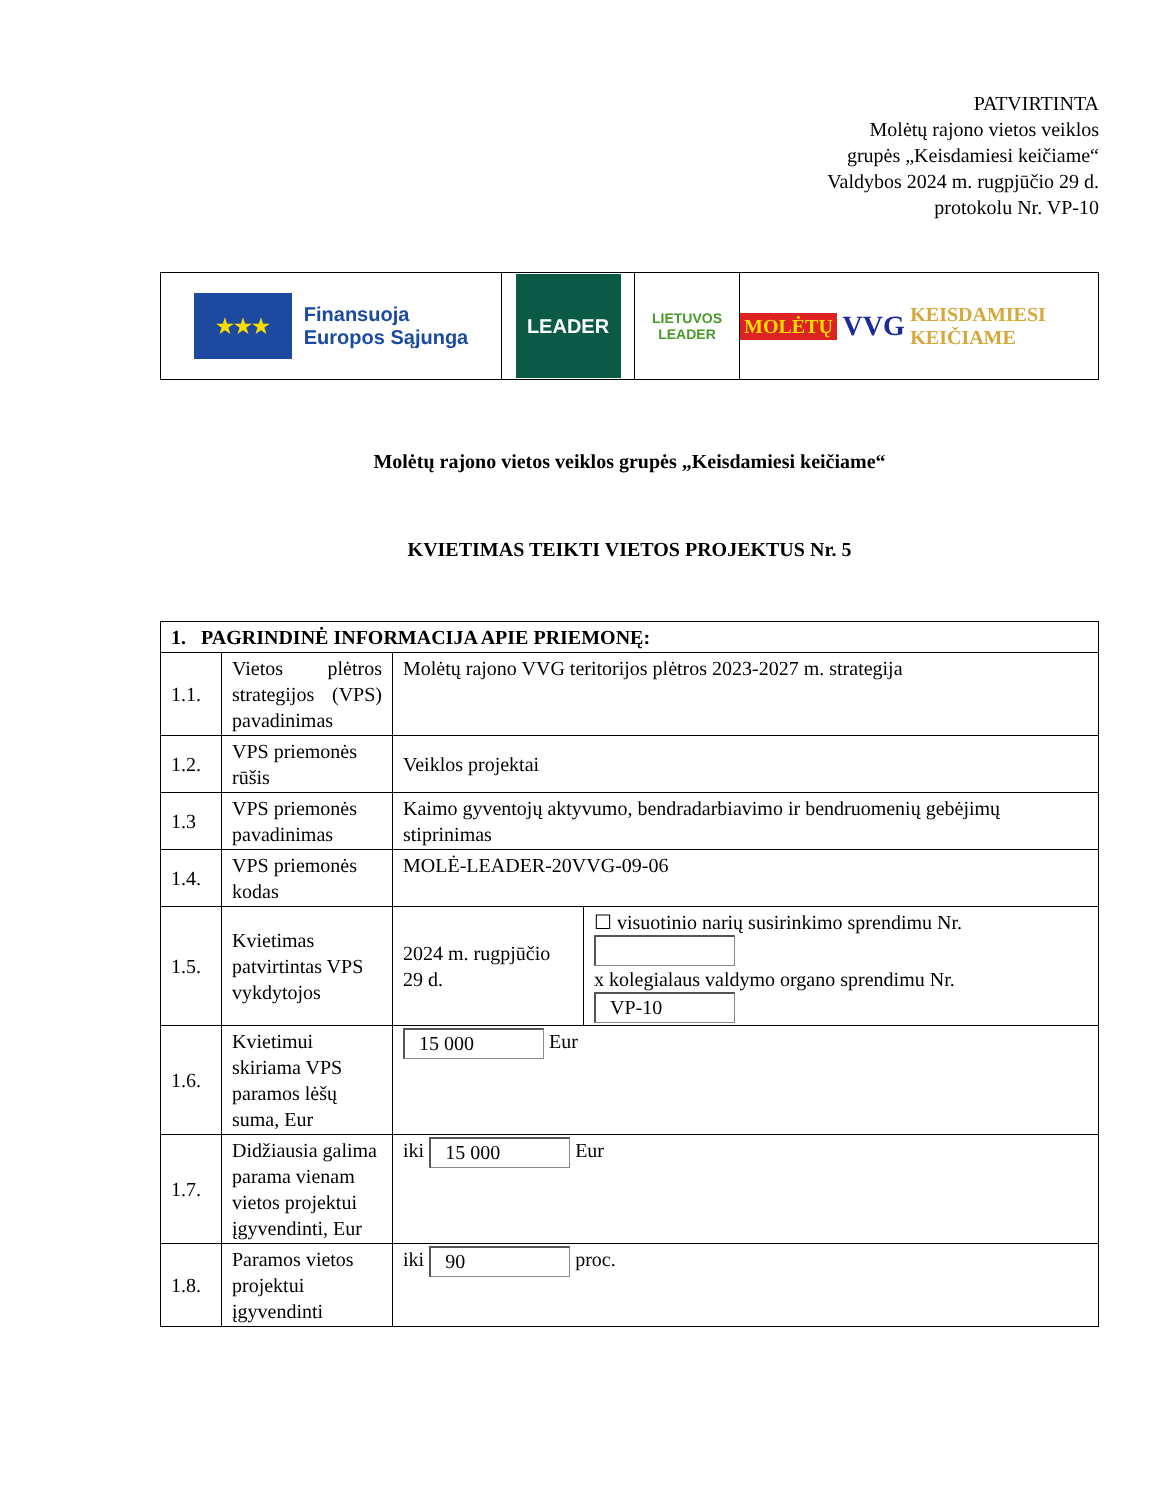PATVIRTINTA
Molėtų rajono vietos veiklos
grupės „Keisdamiesi keičiame“
Valdybos 2024 m. rugpjūčio 29 d.
protokolu Nr. VP-10
★★★ Finansuoja
Europos Sąjunga
LEADER
LIETUVOS
LEADER
MOLĖTŲ VVG KEISDAMIESI KEIČIAME
Molėtų rajono vietos veiklos grupės „Keisdamiesi keičiame“
KVIETIMAS TEIKTI VIETOS PROJEKTUS Nr. 5
| 1. PAGRINDINĖ INFORMACIJA APIE PRIEMONĘ: | | | |
| --- | --- | --- | --- |
| 1.1. | Vietos plėtros strategijos (VPS) pavadinimas | Molėtų rajono VVG teritorijos plėtros 2023-2027 m. strategija | |
| 1.2. | VPS priemonės rūšis | Veiklos projektai | |
| 1.3 | VPS priemonės pavadinimas | Kaimo gyventojų aktyvumo, bendradarbiavimo ir bendruomenių gebėjimų stiprinimas | |
| 1.4. | VPS priemonės kodas | MOLĖ-LEADER-20VVG-09-06 | |
| 1.5. | Kvietimas patvirtintas VPS vykdytojos | 2024 m. rugpjūčio 29 d. | ☐ visuotinio narių susirinkimo sprendimu Nr. x kolegialaus valdymo organo sprendimu Nr. VP-10 |
| 1.6. | Kvietimui skiriama VPS paramos lėšų suma, Eur | 15 000 Eur | |
| 1.7. | Didžiausia galima parama vienam vietos projektui įgyvendinti, Eur | iki 15 000 Eur | |
| 1.8. | Paramos vietos projektui įgyvendinti | iki 90 proc. | |